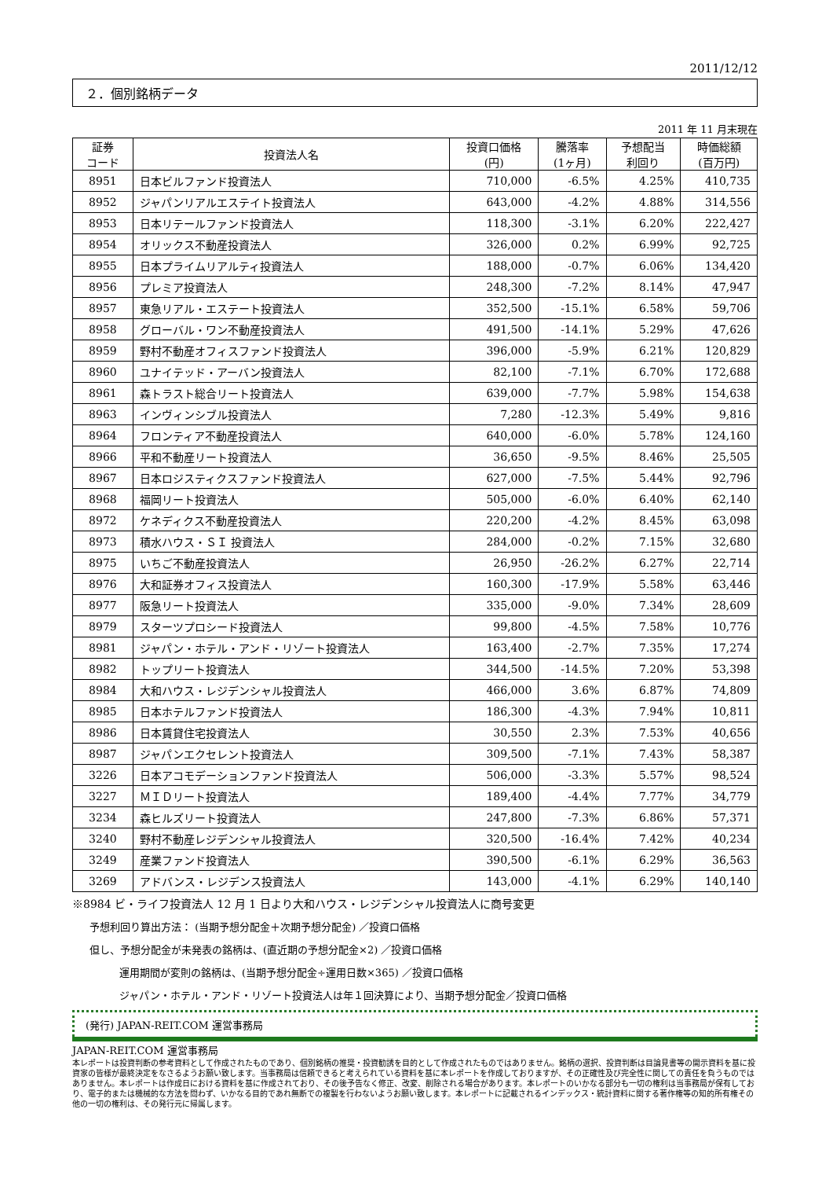2011/12/12
２．個別銘柄データ
2011 年 11 月末現在
| 証券 コード | 投資法人名 | 投資口価格 (円) | 騰落率 (1ヶ月) | 予想配当 利回り | 時価総額 (百万円) |
| --- | --- | --- | --- | --- | --- |
| 8951 | 日本ビルファンド投資法人 | 710,000 | -6.5% | 4.25% | 410,735 |
| 8952 | ジャパンリアルエステイト投資法人 | 643,000 | -4.2% | 4.88% | 314,556 |
| 8953 | 日本リテールファンド投資法人 | 118,300 | -3.1% | 6.20% | 222,427 |
| 8954 | オリックス不動産投資法人 | 326,000 | 0.2% | 6.99% | 92,725 |
| 8955 | 日本プライムリアルティ投資法人 | 188,000 | -0.7% | 6.06% | 134,420 |
| 8956 | プレミア投資法人 | 248,300 | -7.2% | 8.14% | 47,947 |
| 8957 | 東急リアル・エステート投資法人 | 352,500 | -15.1% | 6.58% | 59,706 |
| 8958 | グローバル・ワン不動産投資法人 | 491,500 | -14.1% | 5.29% | 47,626 |
| 8959 | 野村不動産オフィスファンド投資法人 | 396,000 | -5.9% | 6.21% | 120,829 |
| 8960 | ユナイテッド・アーバン投資法人 | 82,100 | -7.1% | 6.70% | 172,688 |
| 8961 | 森トラスト総合リート投資法人 | 639,000 | -7.7% | 5.98% | 154,638 |
| 8963 | インヴィンシブル投資法人 | 7,280 | -12.3% | 5.49% | 9,816 |
| 8964 | フロンティア不動産投資法人 | 640,000 | -6.0% | 5.78% | 124,160 |
| 8966 | 平和不動産リート投資法人 | 36,650 | -9.5% | 8.46% | 25,505 |
| 8967 | 日本ロジスティクスファンド投資法人 | 627,000 | -7.5% | 5.44% | 92,796 |
| 8968 | 福岡リート投資法人 | 505,000 | -6.0% | 6.40% | 62,140 |
| 8972 | ケネディクス不動産投資法人 | 220,200 | -4.2% | 8.45% | 63,098 |
| 8973 | 積水ハウス・ＳＩ 投資法人 | 284,000 | -0.2% | 7.15% | 32,680 |
| 8975 | いちご不動産投資法人 | 26,950 | -26.2% | 6.27% | 22,714 |
| 8976 | 大和証券オフィス投資法人 | 160,300 | -17.9% | 5.58% | 63,446 |
| 8977 | 阪急リート投資法人 | 335,000 | -9.0% | 7.34% | 28,609 |
| 8979 | スターツプロシード投資法人 | 99,800 | -4.5% | 7.58% | 10,776 |
| 8981 | ジャパン・ホテル・アンド・リゾート投資法人 | 163,400 | -2.7% | 7.35% | 17,274 |
| 8982 | トップリート投資法人 | 344,500 | -14.5% | 7.20% | 53,398 |
| 8984 | 大和ハウス・レジデンシャル投資法人 | 466,000 | 3.6% | 6.87% | 74,809 |
| 8985 | 日本ホテルファンド投資法人 | 186,300 | -4.3% | 7.94% | 10,811 |
| 8986 | 日本賃貸住宅投資法人 | 30,550 | 2.3% | 7.53% | 40,656 |
| 8987 | ジャパンエクセレント投資法人 | 309,500 | -7.1% | 7.43% | 58,387 |
| 3226 | 日本アコモデーションファンド投資法人 | 506,000 | -3.3% | 5.57% | 98,524 |
| 3227 | ＭＩＤリート投資法人 | 189,400 | -4.4% | 7.77% | 34,779 |
| 3234 | 森ヒルズリート投資法人 | 247,800 | -7.3% | 6.86% | 57,371 |
| 3240 | 野村不動産レジデンシャル投資法人 | 320,500 | -16.4% | 7.42% | 40,234 |
| 3249 | 産業ファンド投資法人 | 390,500 | -6.1% | 6.29% | 36,563 |
| 3269 | アドバンス・レジデンス投資法人 | 143,000 | -4.1% | 6.29% | 140,140 |
※8984 ビ・ライフ投資法人 12 月 1 日より大和ハウス・レジデンシャル投資法人に商号変更
予想利回り算出方法： (当期予想分配金＋次期予想分配金) ／投資口価格
但し、予想分配金が未発表の銘柄は、(直近期の予想分配金×2) ／投資口価格
運用期間が変則の銘柄は、(当期予想分配金÷運用日数×365) ／投資口価格
ジャパン・ホテル・アンド・リゾート投資法人は年１回決算により、当期予想分配金／投資口価格
(発行) JAPAN-REIT.COM 運営事務局
JAPAN-REIT.COM 運営事務局
本レポートは投資判断の参考資料として作成されたものであり、個別銘柄の推奨・投資勧誘を目的として作成されたものではありません。銘柄の選択、投資判断は目論見書等の開示資料を基に投資家の皆様が最終決定をなさるようお願い致します。当事務局は信頼できると考えられている資料を基に本レポートを作成しておりますが、その正確性及び完全性に関しての責任を負うものではありません。本レポートは作成日における資料を基に作成されており、その後予告なく修正、改変、削除される場合があります。本レポートのいかなる部分も一切の権利は当事務局が保有しており、電子的または機械的な方法を問わず、いかなる目的であれ無断での複製を行わないようお願い致します。本レポートに記載されるインデックス・統計資料に関する著作権等の知的所有権その他の一切の権利は、その発行元に帰属します。